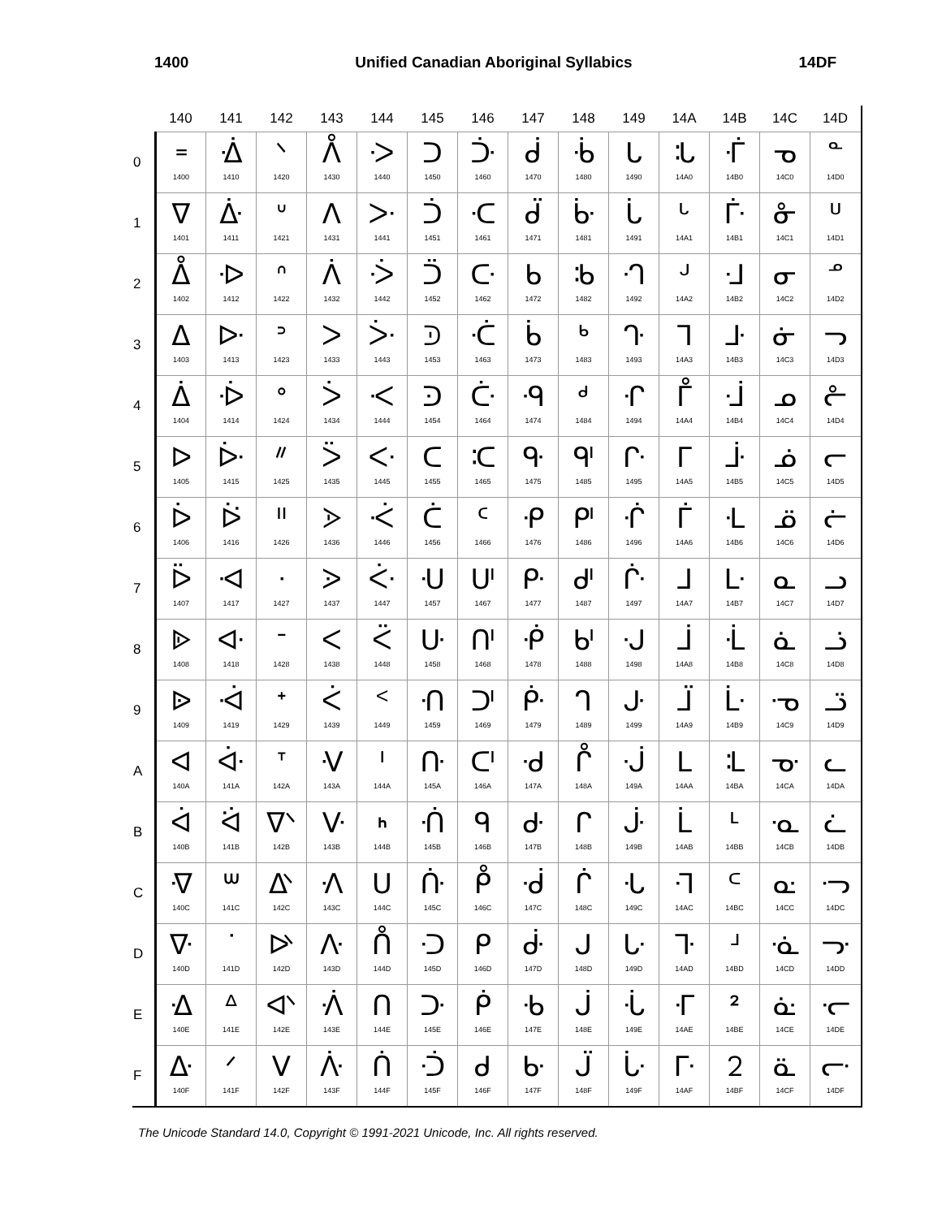1400 Unified Canadian Aboriginal Syllabics 14DF
| | 140 | 141 | 142 | 143 | 144 | 145 | 146 | 147 | 148 | 149 | 14A | 14B | 14C | 14D |
| --- | --- | --- | --- | --- | --- | --- | --- | --- | --- | --- | --- | --- | --- | --- |
| 0 | ᐀ 1400 | ᐐ 1410 | ᐠ 1420 | ᐰ 1430 | ᑀ 1440 | ᑐ 1450 | ᑠ 1460 | ᑰ 1470 | ᒀ 1480 | ᒐ 1490 | ᒠ 14A0 | ᒰ 14B0 | ᓀ 14C0 | ᓐ 14D0 |
| 1 | ᐁ 1401 | ᐑ 1411 | ᐡ 1421 | ᐱ 1431 | ᑁ 1441 | ᑑ 1451 | ᑡ 1461 | ᑱ 1471 | ᒁ 1481 | ᒑ 1491 | ᒡ 14A1 | ᒱ 14B1 | ᓁ 14C1 | ᓑ 14D1 |
| 2 | ᐂ 1402 | ᐒ 1412 | ᐢ 1422 | ᐲ 1432 | ᑂ 1442 | ᑒ 1452 | ᑢ 1462 | ᑲ 1472 | ᒂ 1482 | ᒒ 1492 | ᒢ 14A2 | ᒲ 14B2 | ᓂ 14C2 | ᓒ 14D2 |
| 3 | ᐃ 1403 | ᐓ 1413 | ᐣ 1423 | ᐳ 1433 | ᑃ 1443 | ᑓ 1453 | ᑣ 1463 | ᑳ 1473 | ᒃ 1483 | ᒓ 1493 | ᒣ 14A3 | ᒳ 14B3 | ᓃ 14C3 | ᓓ 14D3 |
| 4 | ᐄ 1404 | ᐔ 1414 | ᐤ 1424 | ᐴ 1434 | ᑄ 1444 | ᑔ 1454 | ᑤ 1464 | ᑴ 1474 | ᒄ 1484 | ᒔ 1494 | ᒤ 14A4 | ᒴ 14B4 | ᓄ 14C4 | ᓔ 14D4 |
| 5 | ᐅ 1405 | ᐕ 1415 | ᐥ 1425 | ᐵ 1435 | ᑅ 1445 | ᑕ 1455 | ᑥ 1465 | ᑵ 1475 | ᒅ 1485 | ᒕ 1495 | ᒥ 14A5 | ᒵ 14B5 | ᓅ 14C5 | ᓕ 14D5 |
| 6 | ᐆ 1406 | ᐖ 1416 | ᐦ 1426 | ᐶ 1436 | ᑆ 1446 | ᑖ 1456 | ᑦ 1466 | ᑶ 1476 | ᒆ 1486 | ᒖ 1496 | ᒦ 14A6 | ᒶ 14B6 | ᓆ 14C6 | ᓖ 14D6 |
| 7 | ᐇ 1407 | ᐗ 1417 | ᐧ 1427 | ᐷ 1437 | ᑇ 1447 | ᑗ 1457 | ᑧ 1467 | ᑷ 1477 | ᒇ 1487 | ᒗ 1497 | ᒧ 14A7 | ᒷ 14B7 | ᓇ 14C7 | ᓗ 14D7 |
| 8 | ᐈ 1408 | ᐘ 1418 | ᐨ 1428 | ᐸ 1438 | ᑈ 1448 | ᑘ 1458 | ᑨ 1468 | ᑸ 1478 | ᒈ 1488 | ᒘ 1498 | ᒨ 14A8 | ᒸ 14B8 | ᓈ 14C8 | ᓘ 14D8 |
| 9 | ᐉ 1409 | ᐙ 1419 | ᐩ 1429 | ᐹ 1439 | ᑉ 1449 | ᑙ 1459 | ᑩ 1469 | ᑹ 1479 | ᒉ 1489 | ᒙ 1499 | ᒩ 14A9 | ᒹ 14B9 | ᓉ 14C9 | ᓙ 14D9 |
| A | ᐊ 140A | ᐚ 141A | ᐪ 142A | ᐺ 143A | ᑊ 144A | ᑚ 145A | ᑪ 146A | ᑺ 147A | ᒊ 148A | ᒚ 149A | ᒪ 14AA | ᒺ 14BA | ᓊ 14CA | ᓚ 14DA |
| B | ᐋ 140B | ᐛ 141B | ᐫ 142B | ᐻ 143B | ᑋ 144B | ᑛ 145B | ᑫ 146B | ᑻ 147B | ᒋ 148B | ᒛ 149B | ᒫ 14AB | ᒻ 14BB | ᓋ 14CB | ᓛ 14DB |
| C | ᐌ 140C | ᐜ 141C | ᐬ 142C | ᐼ 143C | ᑌ 144C | ᑜ 145C | ᑬ 146C | ᑼ 147C | ᒌ 148C | ᒜ 149C | ᒬ 14AC | ᒼ 14BC | ᓌ 14CC | ᓜ 14DC |
| D | ᐍ 140D | ᐝ 141D | ᐭ 142D | ᐽ 143D | ᑍ 144D | ᑝ 145D | ᑭ 146D | ᑽ 147D | ᒍ 148D | ᒝ 149D | ᒭ 14AD | ᒽ 14BD | ᓍ 14CD | ᓝ 14DD |
| E | ᐎ 140E | ᐞ 141E | ᐮ 142E | ᐾ 143E | ᑎ 144E | ᑞ 145E | ᑮ 146E | ᑾ 147E | ᒎ 148E | ᒞ 149E | ᒮ 14AE | ᒾ 14BE | ᓎ 14CE | ᓞ 14DE |
| F | ᐏ 140F | ᐟ 141F | ᐯ 142F | ᐿ 143F | ᑏ 144F | ᑟ 145F | ᑯ 146F | ᑿ 147F | ᒏ 148F | ᒟ 149F | ᒯ 14AF | ᒿ 14BF | ᓏ 14CF | ᓟ 14DF |
The Unicode Standard 14.0, Copyright © 1991-2021 Unicode, Inc. All rights reserved.